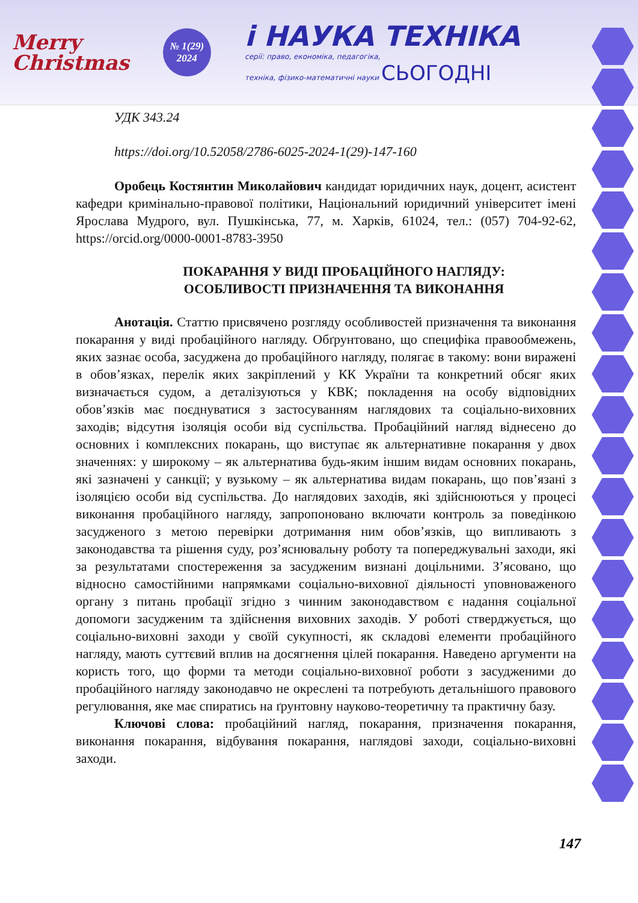Merry
Christmas
№ 1(29)
2024
і НАУКА ТЕХНІКА
серії: право, економіка, педагогіка,
техніка, фізико-математичні науки СЬОГОДНІ
УДК 343.24
https://doi.org/10.52058/2786-6025-2024-1(29)-147-160
Оробець Костянтин Миколайович кандидат юридичних наук, доцент, асистент кафедри кримінально-правової політики, Національний юридичний університет імені Ярослава Мудрого, вул. Пушкінська, 77, м. Харків, 61024, тел.: (057) 704-92-62, https://orcid.org/0000-0001-8783-3950
ПОКАРАННЯ У ВИДІ ПРОБАЦІЙНОГО НАГЛЯДУ:
ОСОБЛИВОСТІ ПРИЗНАЧЕННЯ ТА ВИКОНАННЯ
Анотація. Статтю присвячено розгляду особливостей призначення та виконання покарання у виді пробаційного нагляду. Обґрунтовано, що специфіка правообмежень, яких зазнає особа, засуджена до пробаційного нагляду, полягає в такому: вони виражені в обов’язках, перелік яких закріплений у КК України та конкретний обсяг яких визначається судом, а деталізуються у КВК; покладення на особу відповідних обов’язків має поєднуватися з застосуванням наглядових та соціально-виховних заходів; відсутня ізоляція особи від суспільства. Пробаційний нагляд віднесено до основних і комплексних покарань, що виступає як альтернативне покарання у двох значеннях: у широкому – як альтернатива будь-яким іншим видам основних покарань, які зазначені у санкції; у вузькому – як альтернатива видам покарань, що пов’язані з ізоляцією особи від суспільства. До наглядових заходів, які здійснюються у процесі виконання пробаційного нагляду, запропоновано включати контроль за поведінкою засудженого з метою перевірки дотримання ним обов’язків, що випливають з законодавства та рішення суду, роз’яснювальну роботу та попереджувальні заходи, які за результатами спостереження за засудженим визнані доцільними. З’ясовано, що відносно самостійними напрямками соціально-виховної діяльності уповноваженого органу з питань пробації згідно з чинним законодавством є надання соціальної допомоги засудженим та здійснення виховних заходів. У роботі стверджується, що соціально-виховні заходи у своїй сукупності, як складові елементи пробаційного нагляду, мають суттєвий вплив на досягнення цілей покарання. Наведено аргументи на користь того, що форми та методи соціально-виховної роботи з засудженими до пробаційного нагляду законодавчо не окреслені та потребують детальнішого правового регулювання, яке має спиратись на ґрунтовну науково-теоретичну та практичну базу.
Ключові слова: пробаційний нагляд, покарання, призначення покарання, виконання покарання, відбування покарання, наглядові заходи, соціально-виховні заходи.
147